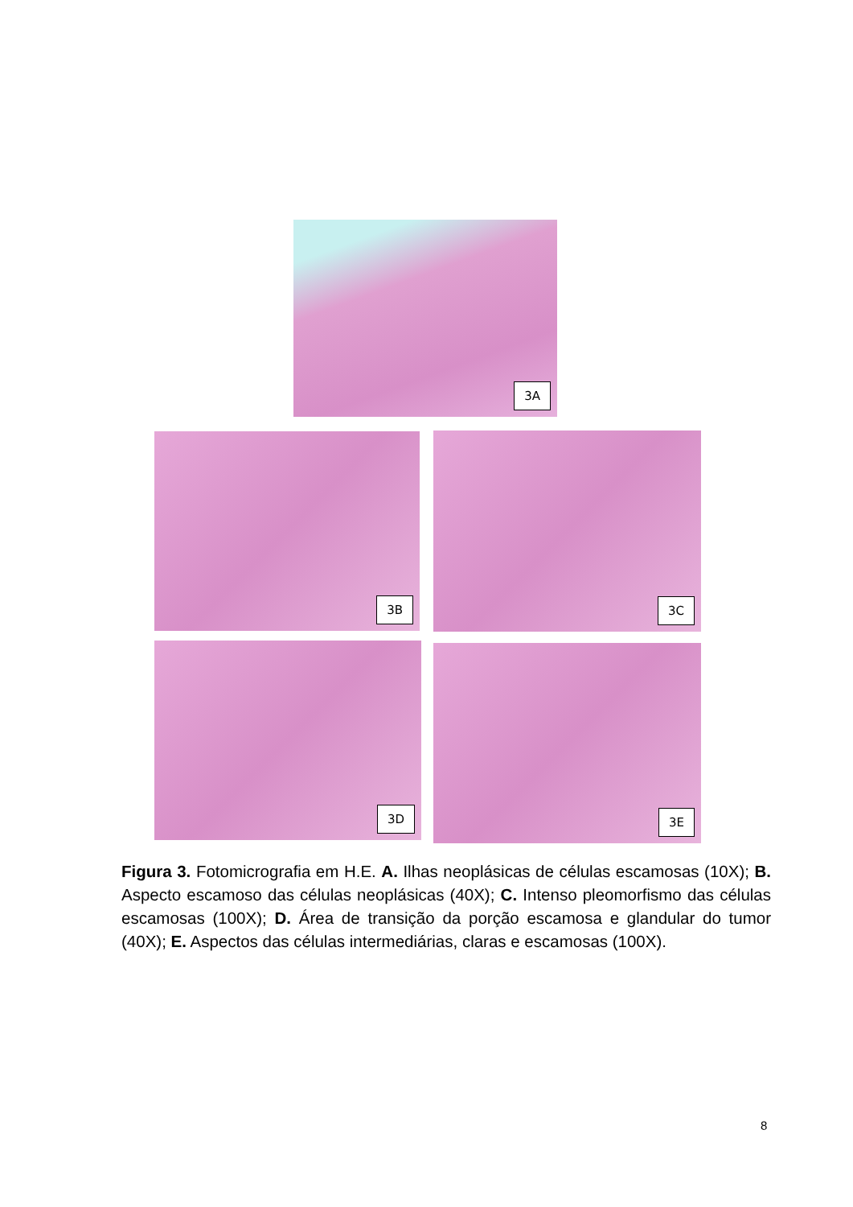3A
3B 3C
3D 3E
Figura 3. Fotomicrografia em H.E. A. Ilhas neoplásicas de células escamosas (10X); B. Aspecto escamoso das células neoplásicas (40X); C. Intenso pleomorfismo das células escamosas (100X); D. Área de transição da porção escamosa e glandular do tumor (40X); E. Aspectos das células intermediárias, claras e escamosas (100X).
8